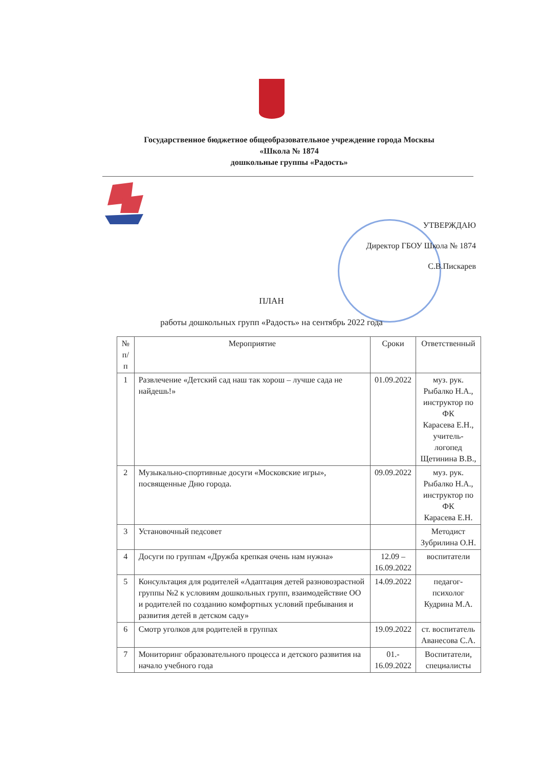Государственное бюджетное общеобразовательное учреждение города Москвы
«Школа № 1874
дошкольные группы «Радость»
УТВЕРЖДАЮ
Директор ГБОУ Школа № 1874
С.В.Пискарев
ПЛАН
работы дошкольных групп «Радость» на сентябрь 2022 года
| № п/п | Мероприятие | Сроки | Ответственный |
| --- | --- | --- | --- |
| 1 | Развлечение «Детский сад наш так хорош – лучше сада не найдешь!» | 01.09.2022 | муз. рук. Рыбалко Н.А., инструктор по ФК Карасева Е.Н., учитель-логопед Щетинина В.В., |
| 2 | Музыкально-спортивные досуги «Московские игры», посвященные Дню города. | 09.09.2022 | муз. рук. Рыбалко Н.А., инструктор по ФК Карасева Е.Н. |
| 3 | Установочный педсовет | | Методист Зубрилина О.Н. |
| 4 | Досуги по группам «Дружба крепкая очень нам нужна» | 12.09 – 16.09.2022 | воспитатели |
| 5 | Консультация для родителей «Адаптация детей разновозрастной группы №2 к условиям дошкольных групп, взаимодействие ОО и родителей по созданию комфортных условий пребывания и развития детей в детском саду» | 14.09.2022 | педагог-психолог Кудрина М.А. |
| 6 | Смотр уголков для родителей в группах | 19.09.2022 | ст. воспитатель Аванесова С.А. |
| 7 | Мониторинг образовательного процесса и детского развития на начало учебного года | 01.- 16.09.2022 | Воспитатели, специалисты |